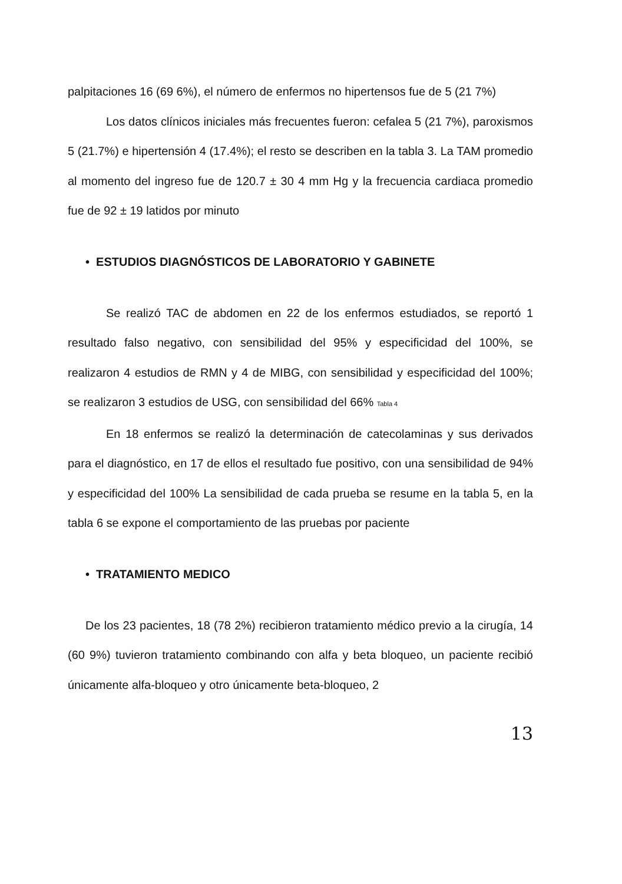palpitaciones 16 (69 6%), el número de enfermos no hipertensos fue de 5 (21 7%)
Los datos clínicos iniciales más frecuentes fueron: cefalea 5 (21 7%), paroxismos 5 (21.7%) e hipertensión 4 (17.4%); el resto se describen en la tabla 3. La TAM promedio al momento del ingreso fue de 120.7 ± 30 4 mm Hg y la frecuencia cardiaca promedio fue de 92 ± 19 latidos por minuto
• ESTUDIOS DIAGNÓSTICOS DE LABORATORIO Y GABINETE
Se realizó TAC de abdomen en 22 de los enfermos estudiados, se reportó 1 resultado falso negativo, con sensibilidad del 95% y especificidad del 100%, se realizaron 4 estudios de RMN y 4 de MIBG, con sensibilidad y especificidad del 100%; se realizaron 3 estudios de USG, con sensibilidad del 66% Tabla 4
En 18 enfermos se realizó la determinación de catecolaminas y sus derivados para el diagnóstico, en 17 de ellos el resultado fue positivo, con una sensibilidad de 94% y especificidad del 100% La sensibilidad de cada prueba se resume en la tabla 5, en la tabla 6 se expone el comportamiento de las pruebas por paciente
• TRATAMIENTO MEDICO
De los 23 pacientes, 18 (78 2%) recibieron tratamiento médico previo a la cirugía, 14 (60 9%) tuvieron tratamiento combinando con alfa y beta bloqueo, un paciente recibió únicamente alfa-bloqueo y otro únicamente beta-bloqueo, 2
13